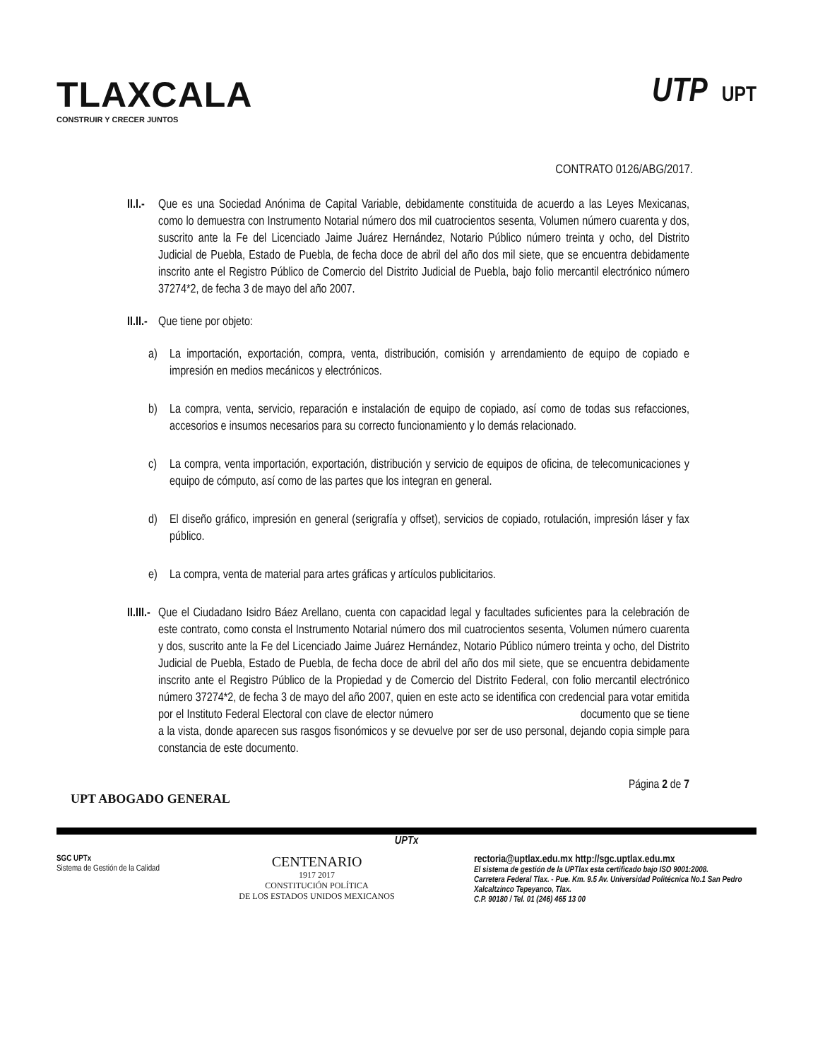TLAXCALA
CONSTRUIR Y CRECER JUNTOS
UTP UPT
CONTRATO 0126/ABG/2017.
II.I.- Que es una Sociedad Anónima de Capital Variable, debidamente constituida de acuerdo a las Leyes Mexicanas, como lo demuestra con Instrumento Notarial número dos mil cuatrocientos sesenta, Volumen número cuarenta y dos, suscrito ante la Fe del Licenciado Jaime Juárez Hernández, Notario Público número treinta y ocho, del Distrito Judicial de Puebla, Estado de Puebla, de fecha doce de abril del año dos mil siete, que se encuentra debidamente inscrito ante el Registro Público de Comercio del Distrito Judicial de Puebla, bajo folio mercantil electrónico número 37274*2, de fecha 3 de mayo del año 2007.
II.II.- Que tiene por objeto:
a) La importación, exportación, compra, venta, distribución, comisión y arrendamiento de equipo de copiado e impresión en medios mecánicos y electrónicos.
b) La compra, venta, servicio, reparación e instalación de equipo de copiado, así como de todas sus refacciones, accesorios e insumos necesarios para su correcto funcionamiento y lo demás relacionado.
c) La compra, venta importación, exportación, distribución y servicio de equipos de oficina, de telecomunicaciones y equipo de cómputo, así como de las partes que los integran en general.
d) El diseño gráfico, impresión en general (serigrafía y offset), servicios de copiado, rotulación, impresión láser y fax público.
e) La compra, venta de material para artes gráficas y artículos publicitarios.
II.III.- Que el Ciudadano Isidro Báez Arellano, cuenta con capacidad legal y facultades suficientes para la celebración de este contrato, como consta el Instrumento Notarial número dos mil cuatrocientos sesenta, Volumen número cuarenta y dos, suscrito ante la Fe del Licenciado Jaime Juárez Hernández, Notario Público número treinta y ocho, del Distrito Judicial de Puebla, Estado de Puebla, de fecha doce de abril del año dos mil siete, que se encuentra debidamente inscrito ante el Registro Público de la Propiedad y de Comercio del Distrito Federal, con folio mercantil electrónico número 37274*2, de fecha 3 de mayo del año 2007, quien en este acto se identifica con credencial para votar emitida por el Instituto Federal Electoral con clave de elector número documento que se tiene a la vista, donde aparecen sus rasgos fisonómicos y se devuelve por ser de uso personal, dejando copia simple para constancia de este documento.
Página 2 de 7
UPT ABOGADO GENERAL
UPTx
SGC UPTx
Sistema de Gestión de la Calidad
CENTENARIO
1917 2017
CONSTITUCIÓN POLÍTICA
DE LOS ESTADOS UNIDOS MEXICANOS
rectoria@uptlax.edu.mx http://sgc.uptlax.edu.mx
El sistema de gestión de la UPTlax esta certificado bajo ISO 9001:2008.
Carretera Federal Tlax. - Pue. Km. 9.5 Av. Universidad Politécnica No.1 San Pedro Xalcaltzinco Tepeyanco, Tlax.
C.P. 90180 / Tel. 01 (246) 465 13 00